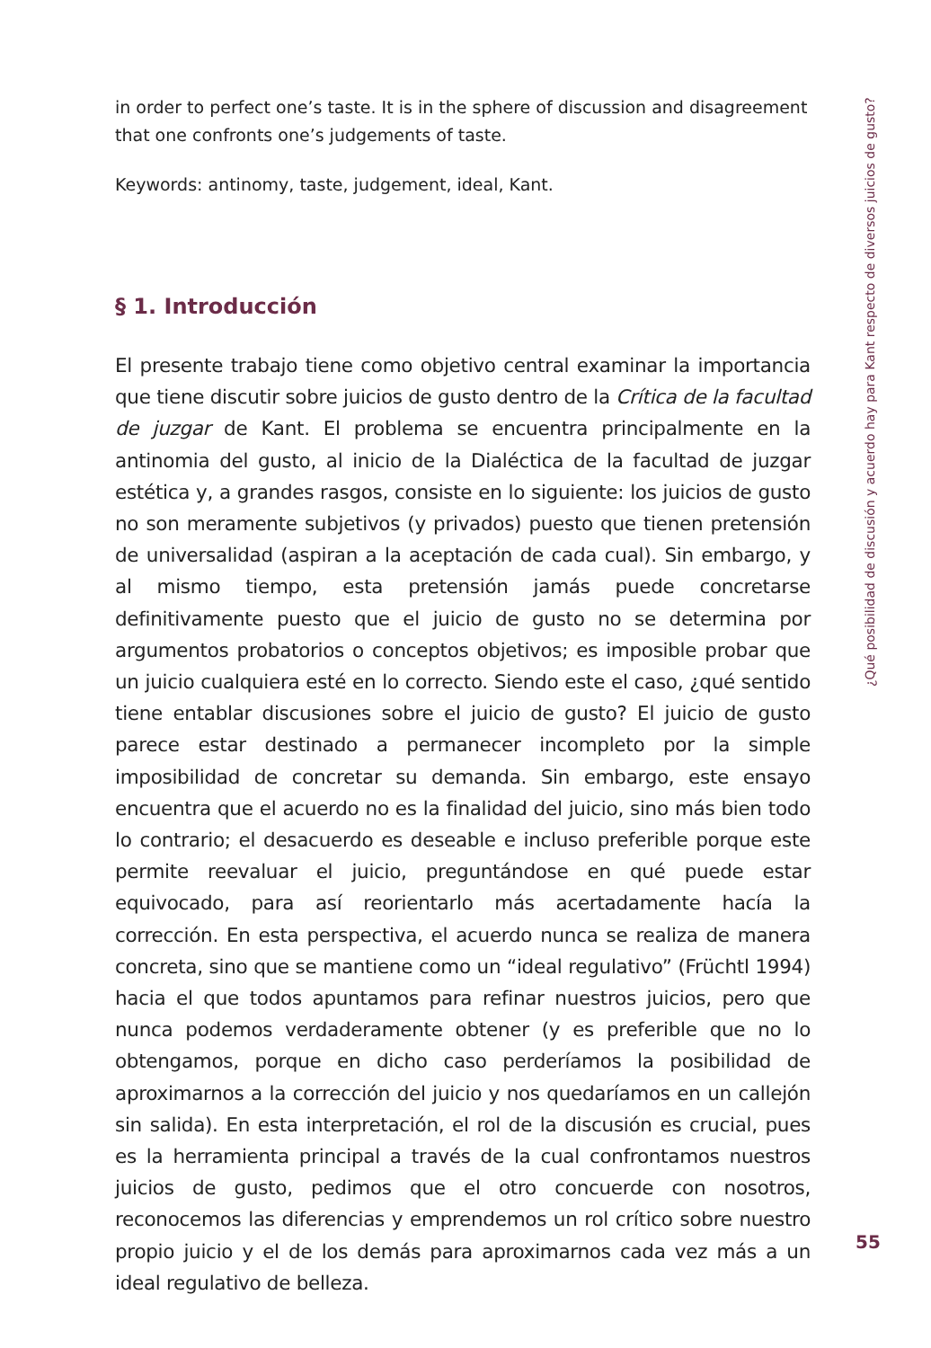in order to perfect one’s taste. It is in the sphere of discussion and disagreement that one confronts one’s judgements of taste.
Keywords: antinomy, taste, judgement, ideal, Kant.
§ 1. Introducción
El presente trabajo tiene como objetivo central examinar la importancia que tiene discutir sobre juicios de gusto dentro de la Crítica de la facultad de juzgar de Kant. El problema se encuentra principalmente en la antinomia del gusto, al inicio de la Dialéctica de la facultad de juzgar estética y, a grandes rasgos, consiste en lo siguiente: los juicios de gusto no son meramente subjetivos (y privados) puesto que tienen pretensión de universalidad (aspiran a la aceptación de cada cual). Sin embargo, y al mismo tiempo, esta pretensión jamás puede concretarse definitivamente puesto que el juicio de gusto no se determina por argumentos probatorios o conceptos objetivos; es imposible probar que un juicio cualquiera esté en lo correcto. Siendo este el caso, ¿qué sentido tiene entablar discusiones sobre el juicio de gusto? El juicio de gusto parece estar destinado a permanecer incompleto por la simple imposibilidad de concretar su demanda. Sin embargo, este ensayo encuentra que el acuerdo no es la finalidad del juicio, sino más bien todo lo contrario; el desacuerdo es deseable e incluso preferible porque este permite reevaluar el juicio, preguntándose en qué puede estar equivocado, para así reorientarlo más acertadamente hacía la corrección. En esta perspectiva, el acuerdo nunca se realiza de manera concreta, sino que se mantiene como un “ideal regulativo” (Früchtl 1994) hacia el que todos apuntamos para refinar nuestros juicios, pero que nunca podemos verdaderamente obtener (y es preferible que no lo obtengamos, porque en dicho caso perderíamos la posibilidad de aproximarnos a la corrección del juicio y nos quedaríamos en un callejón sin salida). En esta interpretación, el rol de la discusión es crucial, pues es la herramienta principal a través de la cual confrontamos nuestros juicios de gusto, pedimos que el otro concuerde con nosotros, reconocemos las diferencias y emprendemos un rol crítico sobre nuestro propio juicio y el de los demás para aproximarnos cada vez más a un ideal regulativo de belleza.
¿Qué posibilidad de discusión y acuerdo hay para Kant respecto de diversos juicios de gusto?
55